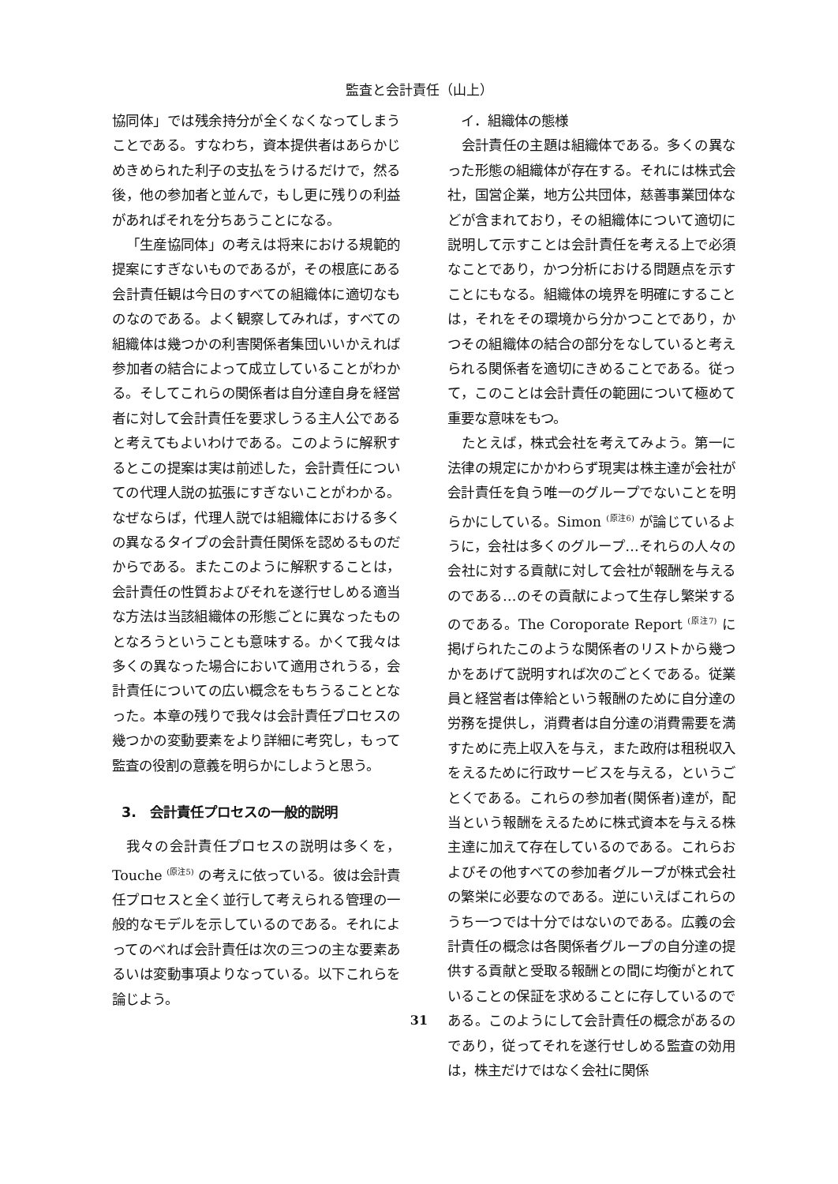監査と会計責任（山上）
協同体」では残余持分が全くなくなってしまうことである。すなわち，資本提供者はあらかじめきめられた利子の支払をうけるだけで，然る後，他の参加者と並んで，もし更に残りの利益があればそれを分ちあうことになる。
「生産協同体」の考えは将来における規範的提案にすぎないものであるが，その根底にある会計責任観は今日のすべての組織体に適切なものなのである。よく観察してみれば，すべての組織体は幾つかの利害関係者集団いいかえれば参加者の結合によって成立していることがわかる。そしてこれらの関係者は自分達自身を経営者に対して会計責任を要求しうる主人公であると考えてもよいわけである。このように解釈するとこの提案は実は前述した，会計責任についての代理人説の拡張にすぎないことがわかる。なぜならば，代理人説では組織体における多くの異なるタイプの会計責任関係を認めるものだからである。またこのように解釈することは，会計責任の性質およびそれを遂行せしめる適当な方法は当該組織体の形態ごとに異なったものとなろうということも意味する。かくて我々は多くの異なった場合において適用されうる，会計責任についての広い概念をもちうることとなった。本章の残りで我々は会計責任プロセスの幾つかの変動要素をより詳細に考究し，もって監査の役割の意義を明らかにしようと思う。
3.　会計責任プロセスの一般的説明
我々の会計責任プロセスの説明は多くを，Touche <sup>(原注5)</sup> の考えに依っている。彼は会計責任プロセスと全く並行して考えられる管理の一般的なモデルを示しているのである。それによってのべれば会計責任は次の三つの主な要素あるいは変動事項よりなっている。以下これらを論じよう。
　イ．組織体の態様
会計責任の主題は組織体である。多くの異なった形態の組織体が存在する。それには株式会社，国営企業，地方公共団体，慈善事業団体などが含まれており，その組織体について適切に説明して示すことは会計責任を考える上で必須なことであり，かつ分析における問題点を示すことにもなる。組織体の境界を明確にすることは，それをその環境から分かつことであり，かつその組織体の結合の部分をなしていると考えられる関係者を適切にきめることである。従って，このことは会計責任の範囲について極めて重要な意味をもつ。
たとえば，株式会社を考えてみよう。第一に法律の規定にかかわらず現実は株主達が会社が会計責任を負う唯一のグループでないことを明らかにしている。Simon <sup>(原注6)</sup> が論じているように，会社は多くのグループ…それらの人々の会社に対する貢献に対して会社が報酬を与えるのである…のその貢献によって生存し繁栄するのである。The Coroporate Report <sup>(原注7)</sup> に掲げられたこのような関係者のリストから幾つかをあげて説明すれば次のごとくである。従業員と経営者は俸給という報酬のために自分達の労務を提供し，消費者は自分達の消費需要を満すために売上収入を与え，また政府は租税収入をえるために行政サービスを与える，というごとくである。これらの参加者(関係者)達が，配当という報酬をえるために株式資本を与える株主達に加えて存在しているのである。これらおよびその他すべての参加者グループが株式会社の繁栄に必要なのである。逆にいえばこれらのうち一つでは十分ではないのである。広義の会計責任の概念は各関係者グループの自分達の提供する貢献と受取る報酬との間に均衡がとれていることの保証を求めることに存しているのである。このようにして会計責任の概念があるのであり，従ってそれを遂行せしめる監査の効用は，株主だけではなく会社に関係
31